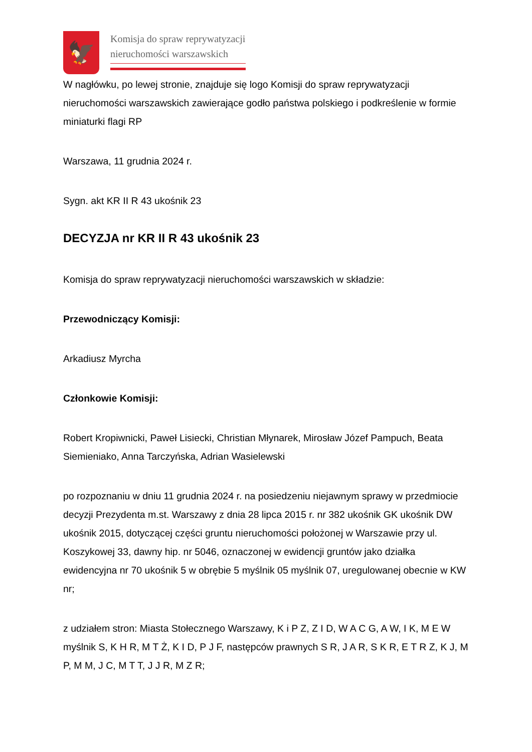🦅
Komisja do spraw reprywatyzacji
nieruchomości warszawskich
W nagłówku, po lewej stronie, znajduje się logo Komisji do spraw reprywatyzacji nieruchomości warszawskich zawierające godło państwa polskiego i podkreślenie w formie miniaturki flagi RP
Warszawa, 11 grudnia 2024 r.
Sygn. akt KR II R 43 ukośnik 23
DECYZJA nr KR II R 43 ukośnik 23
Komisja do spraw reprywatyzacji nieruchomości warszawskich w składzie:
Przewodniczący Komisji:
Arkadiusz Myrcha
Członkowie Komisji:
Robert Kropiwnicki, Paweł Lisiecki, Christian Młynarek, Mirosław Józef Pampuch, Beata Siemieniako, Anna Tarczyńska, Adrian Wasielewski
po rozpoznaniu w dniu 11 grudnia 2024 r. na posiedzeniu niejawnym sprawy w przedmiocie decyzji Prezydenta m.st. Warszawy z dnia 28 lipca 2015 r. nr 382 ukośnik GK ukośnik DW ukośnik 2015, dotyczącej części gruntu nieruchomości położonej w Warszawie przy ul. Koszykowej 33, dawny hip. nr 5046, oznaczonej w ewidencji gruntów jako działka ewidencyjna nr 70 ukośnik 5 w obrębie 5 myślnik 05 myślnik 07, uregulowanej obecnie w KW nr;
z udziałem stron: Miasta Stołecznego Warszawy, K i P Z, Z I D, W A C G, A W, I K, M E W myślnik S, K H R, M T Ż, K I D, P J F, następców prawnych S R, J A R, S K R, E T R Z, K J, M P, M M, J C, M T T, J J R, M Z R;